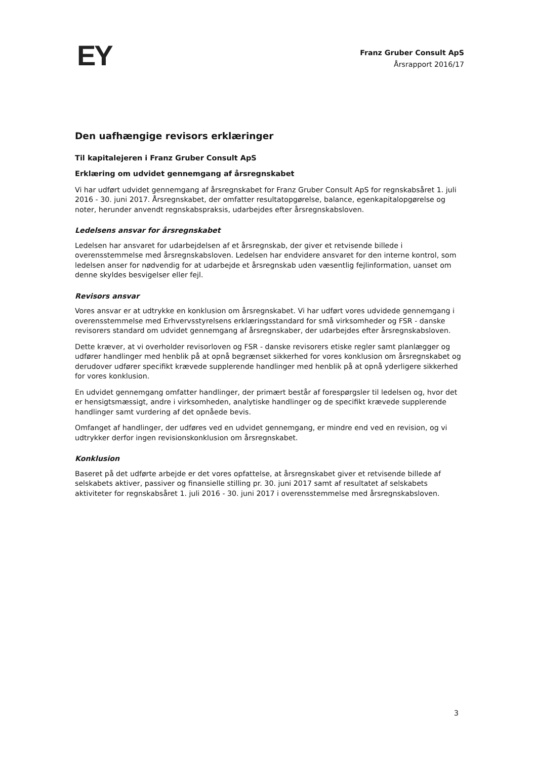EY
Franz Gruber Consult ApS
Årsrapport 2016/17
Den uafhængige revisors erklæringer
Til kapitalejeren i Franz Gruber Consult ApS
Erklæring om udvidet gennemgang af årsregnskabet
Vi har udført udvidet gennemgang af årsregnskabet for Franz Gruber Consult ApS for regnskabsåret 1. juli 2016 - 30. juni 2017. Årsregnskabet, der omfatter resultatopgørelse, balance, egenkapitalopgørelse og noter, herunder anvendt regnskabspraksis, udarbejdes efter årsregnskabsloven.
Ledelsens ansvar for årsregnskabet
Ledelsen har ansvaret for udarbejdelsen af et årsregnskab, der giver et retvisende billede i overensstemmelse med årsregnskabsloven. Ledelsen har endvidere ansvaret for den interne kontrol, som ledelsen anser for nødvendig for at udarbejde et årsregnskab uden væsentlig fejlinformation, uanset om denne skyldes besvigelser eller fejl.
Revisors ansvar
Vores ansvar er at udtrykke en konklusion om årsregnskabet. Vi har udført vores udvidede gennemgang i overensstemmelse med Erhvervsstyrelsens erklæringsstandard for små virksomheder og FSR - danske revisorers standard om udvidet gennemgang af årsregnskaber, der udarbejdes efter årsregnskabsloven.
Dette kræver, at vi overholder revisorloven og FSR - danske revisorers etiske regler samt planlægger og udfører handlinger med henblik på at opnå begrænset sikkerhed for vores konklusion om årsregnskabet og derudover udfører specifikt krævede supplerende handlinger med henblik på at opnå yderligere sikkerhed for vores konklusion.
En udvidet gennemgang omfatter handlinger, der primært består af forespørgsler til ledelsen og, hvor det er hensigtsmæssigt, andre i virksomheden, analytiske handlinger og de specifikt krævede supplerende handlinger samt vurdering af det opnåede bevis.
Omfanget af handlinger, der udføres ved en udvidet gennemgang, er mindre end ved en revision, og vi udtrykker derfor ingen revisionskonklusion om årsregnskabet.
Konklusion
Baseret på det udførte arbejde er det vores opfattelse, at årsregnskabet giver et retvisende billede af selskabets aktiver, passiver og finansielle stilling pr. 30. juni 2017 samt af resultatet af selskabets aktiviteter for regnskabsåret 1. juli 2016 - 30. juni 2017 i overensstemmelse med årsregnskabsloven.
3